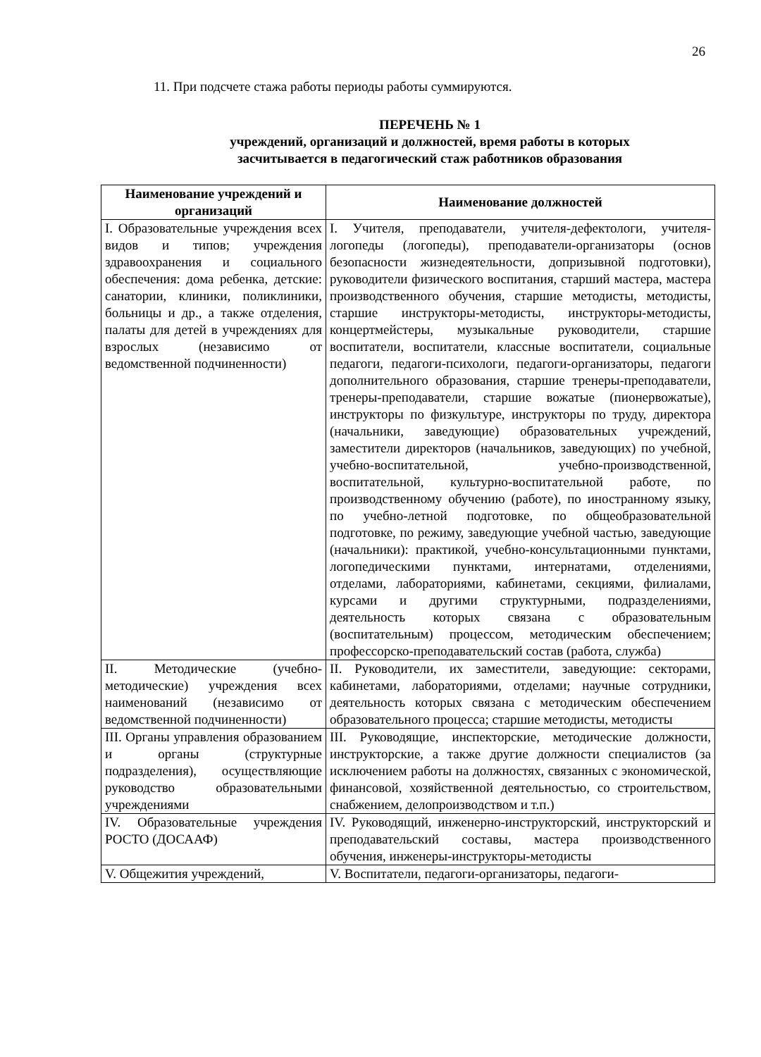26
11. При подсчете стажа работы периоды работы суммируются.
ПЕРЕЧЕНЬ № 1
учреждений, организаций и должностей, время работы в которых
засчитывается в педагогический стаж работников образования
| Наименование учреждений и организаций | Наименование должностей |
| --- | --- |
| I. Образовательные учреждения всех видов и типов; учреждения здравоохранения и социального обеспечения: дома ребенка, детские: санатории, клиники, поликлиники, больницы и др., а также отделения, палаты для детей в учреждениях для взрослых (независимо от ведомственной подчиненности) | I. Учителя, преподаватели, учителя-дефектологи, учителя-логопеды (логопеды), преподаватели-организаторы (основ безопасности жизнедеятельности, допризывной подготовки), руководители физического воспитания, старший мастера, мастера производственного обучения, старшие методисты, методисты, старшие инструкторы-методисты, инструкторы-методисты, концертмейстеры, музыкальные руководители, старшие воспитатели, воспитатели, классные воспитатели, социальные педагоги, педагоги-психологи, педагоги-организаторы, педагоги дополнительного образования, старшие тренеры-преподаватели, тренеры-преподаватели, старшие вожатые (пионервожатые), инструкторы по физкультуре, инструкторы по труду, директора (начальники, заведующие) образовательных учреждений, заместители директоров (начальников, заведующих) по учебной, учебно-воспитательной, учебно-производственной, воспитательной, культурно-воспитательной работе, по производственному обучению (работе), по иностранному языку, по учебно-летной подготовке, по общеобразовательной подготовке, по режиму, заведующие учебной частью, заведующие (начальники): практикой, учебно-консультационными пунктами, логопедическими пунктами, интернатами, отделениями, отделами, лабораториями, кабинетами, секциями, филиалами, курсами и другими структурными, подразделениями, деятельность которых связана с образовательным (воспитательным) процессом, методическим обеспечением; профессорско-преподавательский состав (работа, служба) |
| II. Методические (учебно-методические) учреждения всех наименований (независимо от ведомственной подчиненности) | II. Руководители, их заместители, заведующие: секторами, кабинетами, лабораториями, отделами; научные сотрудники, деятельность которых связана с методическим обеспечением образовательного процесса; старшие методисты, методисты |
| III. Органы управления образованием и органы (структурные подразделения), осуществляющие руководство образовательными учреждениями | III. Руководящие, инспекторские, методические должности, инструкторские, а также другие должности специалистов (за исключением работы на должностях, связанных с экономической, финансовой, хозяйственной деятельностью, со строительством, снабжением, делопроизводством и т.п.) |
| IV. Образовательные учреждения РОСТО (ДОСААФ) | IV. Руководящий, инженерно-инструкторский, инструкторский и преподавательский составы, мастера производственного обучения, инженеры-инструкторы-методисты |
| V. Общежития учреждений, | V. Воспитатели, педагоги-организаторы, педагоги- |